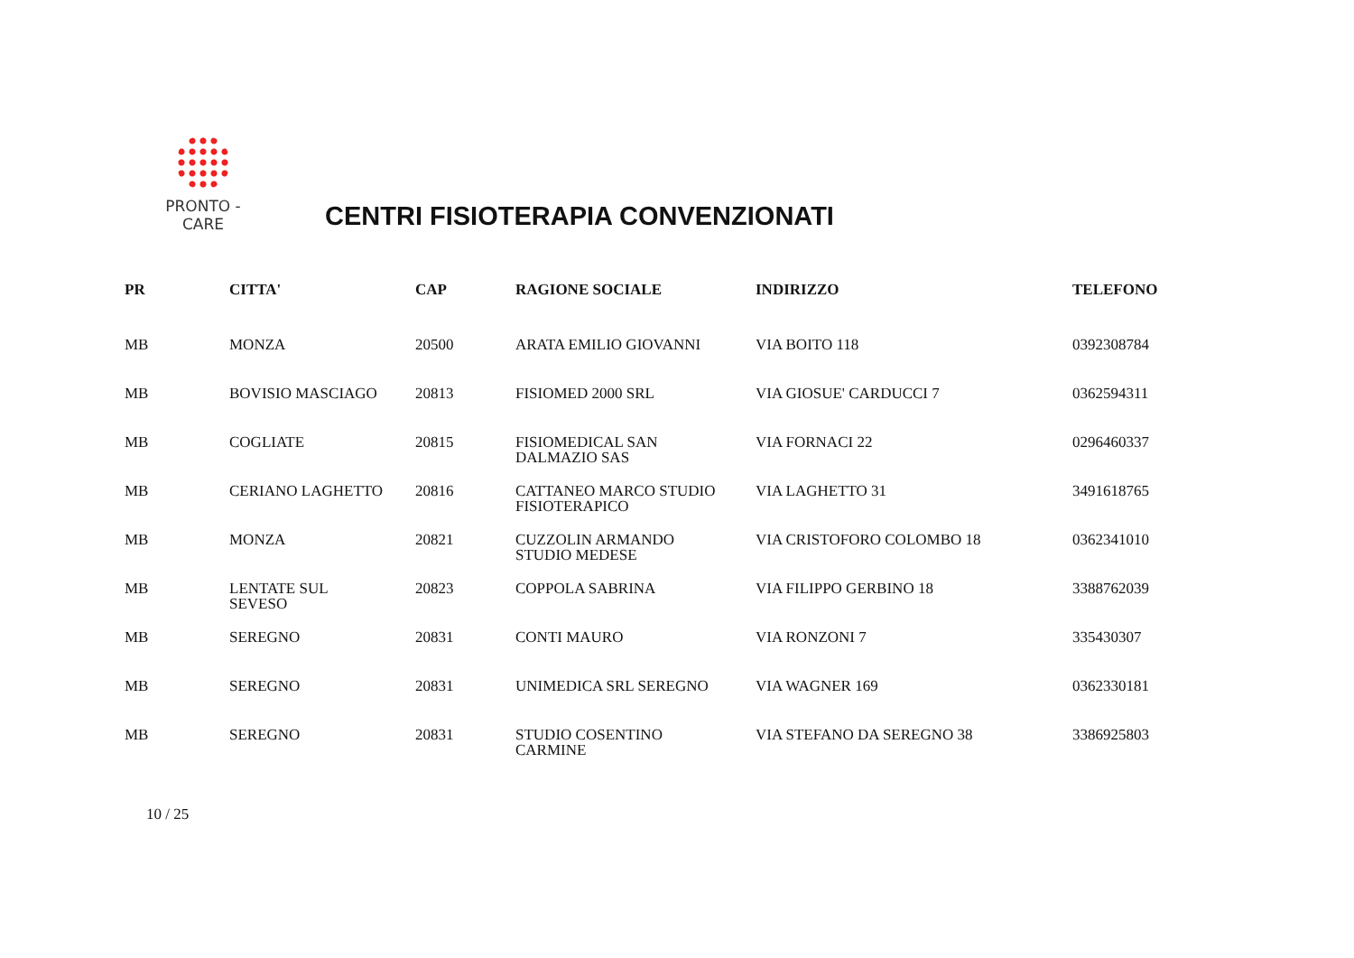PRONTO - CARE
CENTRI FISIOTERAPIA CONVENZIONATI
| PR | CITTA' | CAP | RAGIONE SOCIALE | INDIRIZZO | TELEFONO |
| --- | --- | --- | --- | --- | --- |
| MB | MONZA | 20500 | ARATA EMILIO GIOVANNI | VIA BOITO 118 | 0392308784 |
| MB | BOVISIO MASCIAGO | 20813 | FISIOMED 2000 SRL | VIA GIOSUE' CARDUCCI 7 | 0362594311 |
| MB | COGLIATE | 20815 | FISIOMEDICAL SAN DALMAZIO SAS | VIA FORNACI 22 | 0296460337 |
| MB | CERIANO LAGHETTO | 20816 | CATTANEO MARCO STUDIO FISIOTERAPICO | VIA LAGHETTO 31 | 3491618765 |
| MB | MONZA | 20821 | CUZZOLIN ARMANDO STUDIO MEDESE | VIA CRISTOFORO COLOMBO 18 | 0362341010 |
| MB | LENTATE SUL SEVESO | 20823 | COPPOLA SABRINA | VIA FILIPPO GERBINO 18 | 3388762039 |
| MB | SEREGNO | 20831 | CONTI MAURO | VIA RONZONI 7 | 335430307 |
| MB | SEREGNO | 20831 | UNIMEDICA SRL SEREGNO | VIA WAGNER 169 | 0362330181 |
| MB | SEREGNO | 20831 | STUDIO COSENTINO CARMINE | VIA STEFANO DA SEREGNO 38 | 3386925803 |
10 / 25